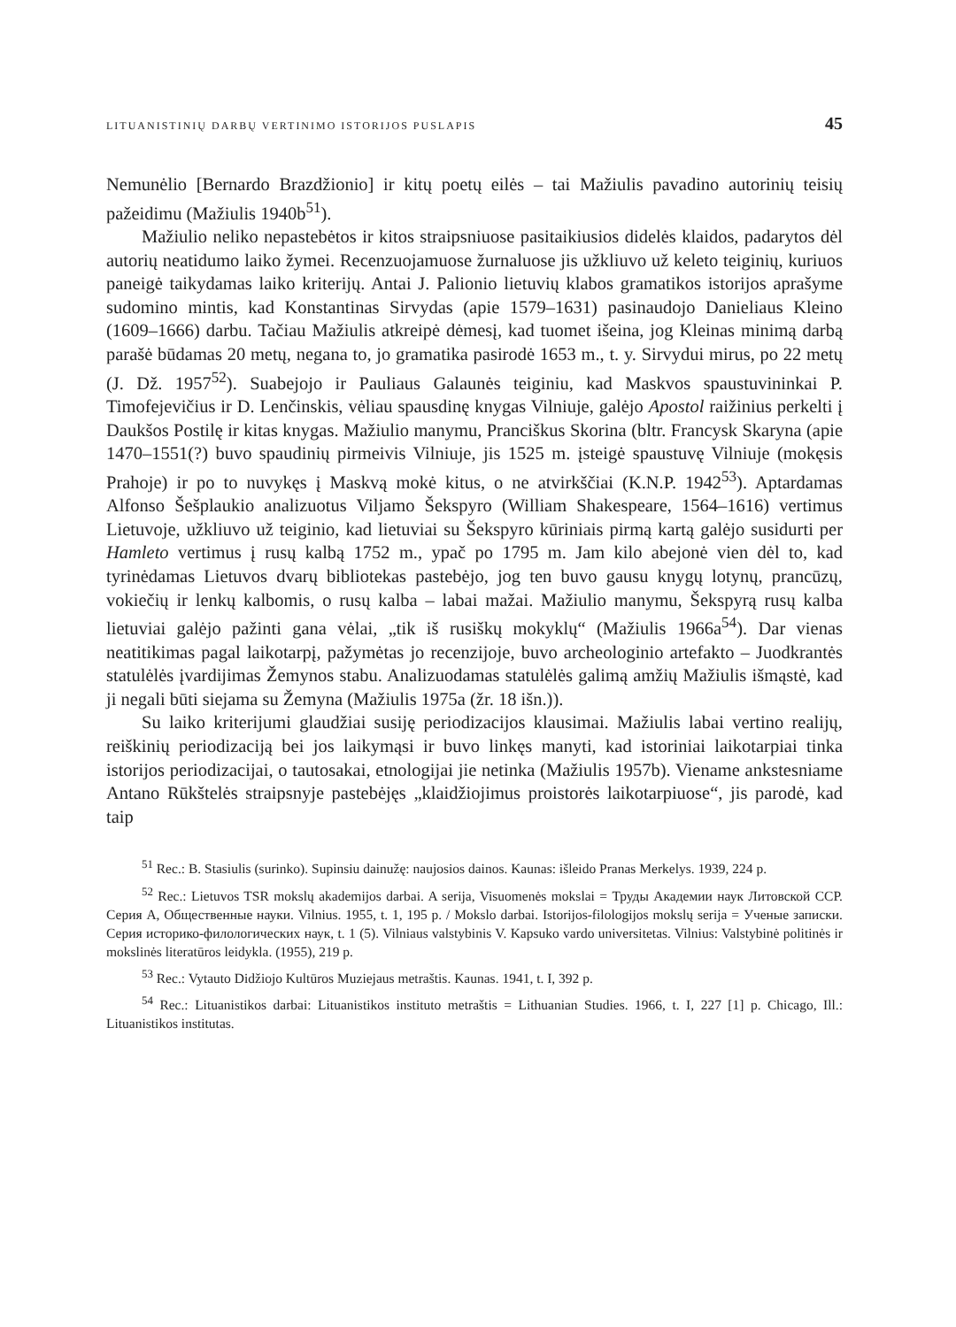LITUANISTINIŲ DARBŲ VERTINIMO ISTORIJOS PUSLAPIS 45
Nemunėlio [Bernardo Brazdžionio] ir kitų poetų eilės – tai Mažiulis pavadino autorinių teisių pažeidimu (Mažiulis 1940b<sup>51</sup>).
Mažiulio neliko nepastebėtos ir kitos straipsniuose pasitaikiusios didelės klaidos, padarytos dėl autorių neatidumo laiko žymei. Recenzuojamuose žurnaluose jis užkliuvo už keleto teiginių, kuriuos paneigė taikydamas laiko kriterijų. Antai J. Palionio lietuvių klabos gramatikos istorijos aprašyme sudomino mintis, kad Konstantinas Sirvydas (apie 1579–1631) pasinaudojo Danieliaus Kleino (1609–1666) darbu. Tačiau Mažiulis atkreipė dėmesį, kad tuomet išeina, jog Kleinas minimą darbą parašė būdamas 20 metų, negana to, jo gramatika pasirodė 1653 m., t. y. Sirvydui mirus, po 22 metų (J. Dž. 1957<sup>52</sup>). Suabejojo ir Pauliaus Galaunės teiginiu, kad Maskvos spaustuvininkai P. Timofejevičius ir D. Lenčinskis, vėliau spausdinę knygas Vilniuje, galėjo Apostol raižinius perkelti į Daukšos Postilę ir kitas knygas. Mažiulio manymu, Pranciškus Skorina (bltr. Francysk Skaryna (apie 1470–1551(?) buvo spaudinių pirmeivis Vilniuje, jis 1525 m. įsteigė spaustuvę Vilniuje (mokęsis Prahoje) ir po to nuvykęs į Maskvą mokė kitus, o ne atvirkščiai (K.N.P. 1942<sup>53</sup>). Aptardamas Alfonso Šešplaukio analizuotus Viljamo Šekspyro (William Shakespeare, 1564–1616) vertimus Lietuvoje, užkliuvo už teiginio, kad lietuviai su Šekspyro kūriniais pirmą kartą galėjo susidurti per Hamleto vertimus į rusų kalbą 1752 m., ypač po 1795 m. Jam kilo abejonė vien dėl to, kad tyrinėdamas Lietuvos dvarų bibliotekas pastebėjo, jog ten buvo gausu knygų lotynų, prancūzų, vokiečių ir lenkų kalbomis, o rusų kalba – labai mažai. Mažiulio manymu, Šekspyrą rusų kalba lietuviai galėjo pažinti gana vėlai, „tik iš rusiškų mokyklų“ (Mažiulis 1966a<sup>54</sup>). Dar vienas neatitikimas pagal laikotarpį, pažymėtas jo recenzijoje, buvo archeologinio artefakto – Juodkrantės statulėlės įvardijimas Žemynos stabu. Analizuodamas statulėlės galimą amžių Mažiulis išmąstė, kad ji negali būti siejama su Žemyna (Mažiulis 1975a (žr. 18 išn.)).
Su laiko kriterijumi glaudžiai susiję periodizacijos klausimai. Mažiulis labai vertino realijų, reiškinių periodizaciją bei jos laikymąsi ir buvo linkęs manyti, kad istoriniai laikotarpiai tinka istorijos periodizacijai, o tautosakai, etnologijai jie netinka (Mažiulis 1957b). Viename ankstesniame Antano Rūkštelės straipsnyje pastebėjęs „klaidžiojimus proistorės laikotarpiuose“, jis parodė, kad taip
<sup>51</sup> Rec.: B. Stasiulis (surinko). Supinsiu dainužę: naujosios dainos. Kaunas: išleido Pranas Merkelys. 1939, 224 p.
<sup>52</sup> Rec.: Lietuvos TSR mokslų akademijos darbai. A serija, Visuomenės mokslai = Труды Академии наук Литовской ССР. Серия А, Общественные науки. Vilnius. 1955, t. 1, 195 p. / Mokslo darbai. Istorijos-filologijos mokslų serija = Ученые записки. Серия историко-филологических наук, t. 1 (5). Vilniaus valstybinis V. Kapsuko vardo universitetas. Vilnius: Valstybinė politinės ir mokslinės literatūros leidykla. (1955), 219 p.
<sup>53</sup> Rec.: Vytauto Didžiojo Kultūros Muziejaus metraštis. Kaunas. 1941, t. I, 392 p.
<sup>54</sup> Rec.: Lituanistikos darbai: Lituanistikos instituto metraštis = Lithuanian Studies. 1966, t. I, 227 [1] p. Chicago, Ill.: Lituanistikos institutas.